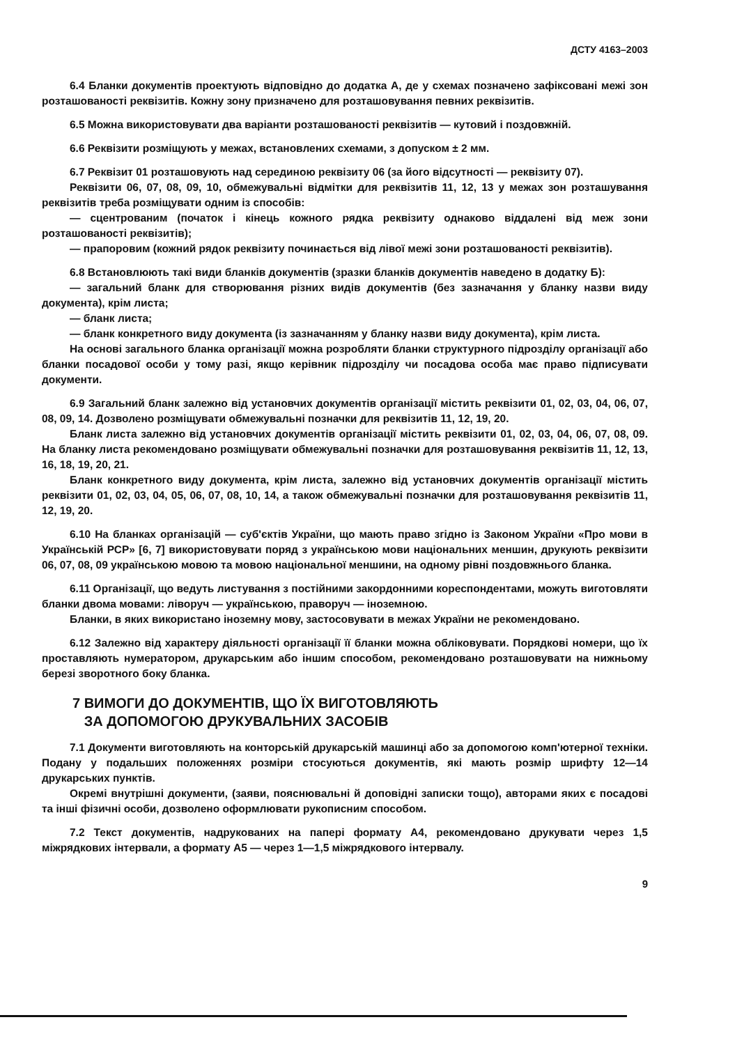ДСТУ 4163–2003
6.4 Бланки документів проектують відповідно до додатка А, де у схемах позначено зафіксовані межі зон розташованості реквізитів. Кожну зону призначено для розташовування певних реквізитів.
6.5 Можна використовувати два варіанти розташованості реквізитів — кутовий і поздовжній.
6.6 Реквізити розміщують у межах, встановлених схемами, з допуском ± 2 мм.
6.7 Реквізит 01 розташовують над серединою реквізиту 06 (за його відсутності — реквізиту 07).
Реквізити 06, 07, 08, 09, 10, обмежувальні відмітки для реквізитів 11, 12, 13 у межах зон розташування реквізитів треба розміщувати одним із способів:
— сцентрованим (початок і кінець кожного рядка реквізиту однаково віддалені від меж зони розташованості реквізитів);
— прапоровим (кожний рядок реквізиту починається від лівої межі зони розташованості реквізитів).
6.8 Встановлюють такі види бланків документів (зразки бланків документів наведено в додатку Б):
— загальний бланк для створювання різних видів документів (без зазначання у бланку назви виду документа), крім листа;
— бланк листа;
— бланк конкретного виду документа (із зазначанням у бланку назви виду документа), крім листа.
На основі загального бланка організації можна розробляти бланки структурного підрозділу організації або бланки посадової особи у тому разі, якщо керівник підрозділу чи посадова особа має право підписувати документи.
6.9 Загальний бланк залежно від установчих документів організації містить реквізити 01, 02, 03, 04, 06, 07, 08, 09, 14. Дозволено розміщувати обмежувальні позначки для реквізитів 11, 12, 19, 20.
Бланк листа залежно від установчих документів організації містить реквізити 01, 02, 03, 04, 06, 07, 08, 09. На бланку листа рекомендовано розміщувати обмежувальні позначки для розташовування реквізитів 11, 12, 13, 16, 18, 19, 20, 21.
Бланк конкретного виду документа, крім листа, залежно від установчих документів організації містить реквізити 01, 02, 03, 04, 05, 06, 07, 08, 10, 14, а також обмежувальні позначки для розташовування реквізитів 11, 12, 19, 20.
6.10 На бланках організацій — суб'єктів України, що мають право згідно із Законом України «Про мови в Українській РСР» [6, 7] використовувати поряд з українською мови національних меншин, друкують реквізити 06, 07, 08, 09 українською мовою та мовою національної меншини, на одному рівні поздовжнього бланка.
6.11 Організації, що ведуть листування з постійними закордонними кореспондентами, можуть виготовляти бланки двома мовами: ліворуч — українською, праворуч — іноземною.
Бланки, в яких використано іноземну мову, застосовувати в межах України не рекомендовано.
6.12 Залежно від характеру діяльності організації її бланки можна обліковувати. Порядкові номери, що їх проставляють нумератором, друкарським або іншим способом, рекомендовано розташовувати на нижньому березі зворотного боку бланка.
7 ВИМОГИ ДО ДОКУМЕНТІВ, ЩО ЇХ ВИГОТОВЛЯЮТЬ
ЗА ДОПОМОГОЮ ДРУКУВАЛЬНИХ ЗАСОБІВ
7.1 Документи виготовляють на конторській друкарській машинці або за допомогою комп'ютерної техніки. Подану у подальших положеннях розміри стосуються документів, які мають розмір шрифту 12—14 друкарських пунктів.
Окремі внутрішні документи, (заяви, пояснювальні й доповідні записки тощо), авторами яких є посадові та інші фізичні особи, дозволено оформлювати рукописним способом.
7.2 Текст документів, надрукованих на папері формату А4, рекомендовано друкувати через 1,5 міжрядкових інтервали, а формату А5 — через 1—1,5 міжрядкового інтервалу.
9